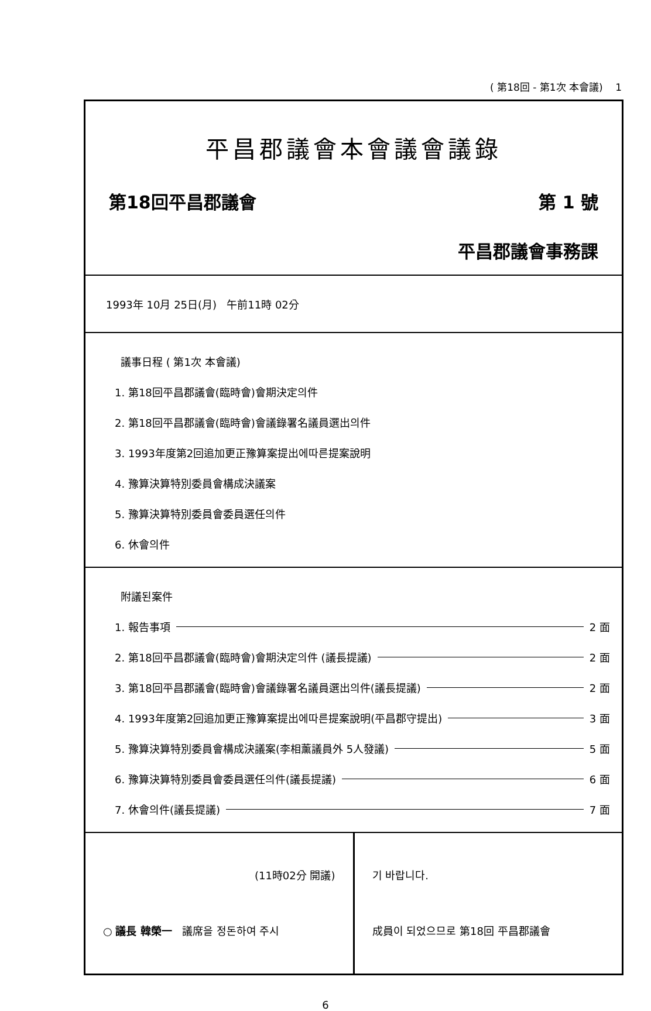( 第18回 - 第1次 本會議) 1
平昌郡議會本會議會議錄
第18回平昌郡議會 第 1 號
平昌郡議會事務課
1993年 10月 25日(月) 午前11時 02分
議事日程 ( 第1次 本會議)
1. 第18回平昌郡議會(臨時會)會期決定의件
2. 第18回平昌郡議會(臨時會)會議錄署名議員選出의件
3. 1993年度第2回追加更正豫算案提出에따른提案說明
4. 豫算決算特別委員會構成決議案
5. 豫算決算特別委員會委員選任의件
6. 休會의件
附議된案件
1. 報告事項 2 面
2. 第18回平昌郡議會(臨時會)會期決定의件 (議長提議) 2 面
3. 第18回平昌郡議會(臨時會)會議錄署名議員選出의件(議長提議) 2 面
4. 1993年度第2回追加更正豫算案提出에따른提案說明(平昌郡守提出) 3 面
5. 豫算決算特別委員會構成決議案(李相薰議員外 5人發議) 5 面
6. 豫算決算特別委員會委員選任의件(議長提議) 6 面
7. 休會의件(議長提議) 7 面
(11時02分 開議)
○ 議長 韓榮一 議席을 정돈하여 주시
기 바랍니다.
成員이 되었으므로 第18回 平昌郡議會
6